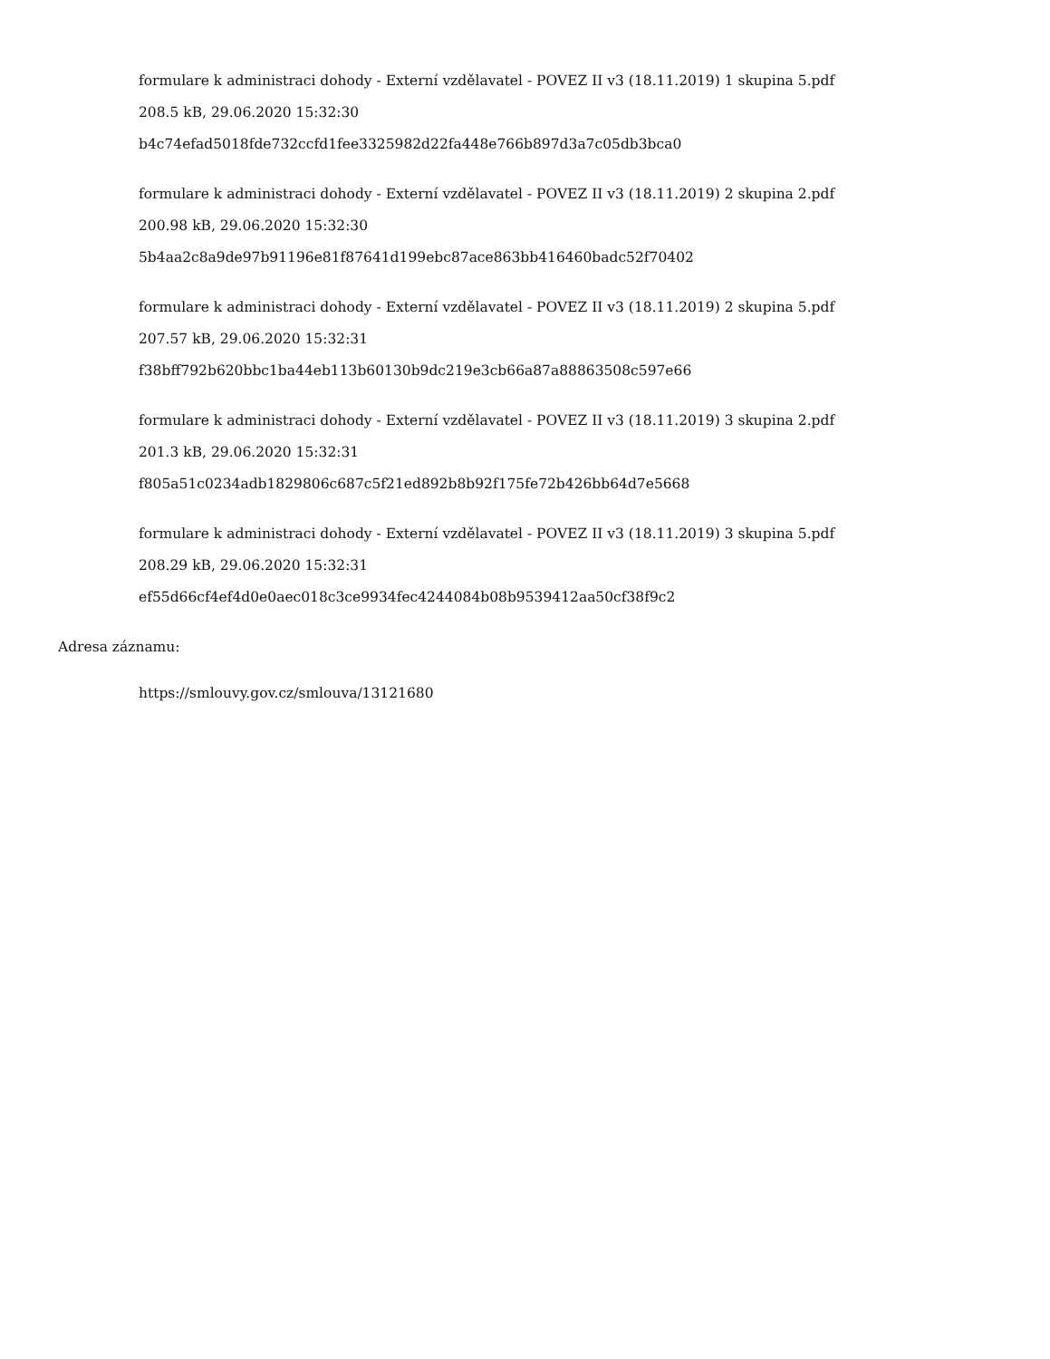formulare k administraci dohody - Externí vzdělavatel - POVEZ II v3 (18.11.2019) 1 skupina 5.pdf
208.5 kB, 29.06.2020 15:32:30
b4c74efad5018fde732ccfd1fee3325982d22fa448e766b897d3a7c05db3bca0
formulare k administraci dohody - Externí vzdělavatel - POVEZ II v3 (18.11.2019) 2 skupina 2.pdf
200.98 kB, 29.06.2020 15:32:30
5b4aa2c8a9de97b91196e81f87641d199ebc87ace863bb416460badc52f70402
formulare k administraci dohody - Externí vzdělavatel - POVEZ II v3 (18.11.2019) 2 skupina 5.pdf
207.57 kB, 29.06.2020 15:32:31
f38bff792b620bbc1ba44eb113b60130b9dc219e3cb66a87a88863508c597e66
formulare k administraci dohody - Externí vzdělavatel - POVEZ II v3 (18.11.2019) 3 skupina 2.pdf
201.3 kB, 29.06.2020 15:32:31
f805a51c0234adb1829806c687c5f21ed892b8b92f175fe72b426bb64d7e5668
formulare k administraci dohody - Externí vzdělavatel - POVEZ II v3 (18.11.2019) 3 skupina 5.pdf
208.29 kB, 29.06.2020 15:32:31
ef55d66cf4ef4d0e0aec018c3ce9934fec4244084b08b9539412aa50cf38f9c2
Adresa záznamu:
https://smlouvy.gov.cz/smlouva/13121680